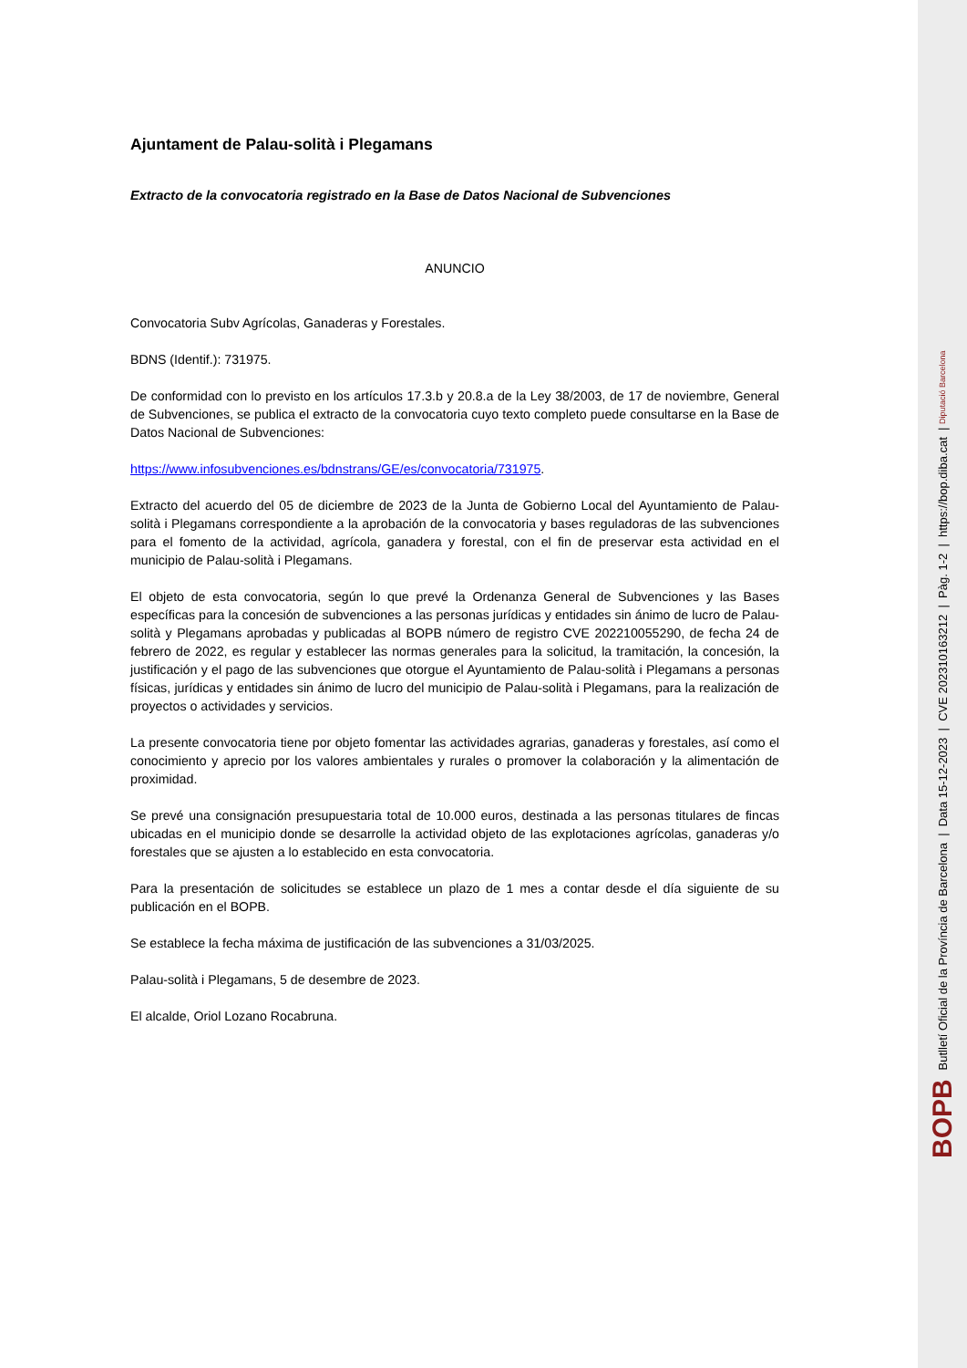Ajuntament de Palau-solità i Plegamans
Extracto de la convocatoria registrado en la Base de Datos Nacional de Subvenciones
ANUNCIO
Convocatoria Subv Agrícolas, Ganaderas y Forestales.
BDNS (Identif.): 731975.
De conformidad con lo previsto en los artículos 17.3.b y 20.8.a de la Ley 38/2003, de 17 de noviembre, General de Subvenciones, se publica el extracto de la convocatoria cuyo texto completo puede consultarse en la Base de Datos Nacional de Subvenciones:
https://www.infosubvenciones.es/bdnstrans/GE/es/convocatoria/731975.
Extracto del acuerdo del 05 de diciembre de 2023 de la Junta de Gobierno Local del Ayuntamiento de Palau-solità i Plegamans correspondiente a la aprobación de la convocatoria y bases reguladoras de las subvenciones para el fomento de la actividad, agrícola, ganadera y forestal, con el fin de preservar esta actividad en el municipio de Palau-solità i Plegamans.
El objeto de esta convocatoria, según lo que prevé la Ordenanza General de Subvenciones y las Bases específicas para la concesión de subvenciones a las personas jurídicas y entidades sin ánimo de lucro de Palau-solità y Plegamans aprobadas y publicadas al BOPB número de registro CVE 202210055290, de fecha 24 de febrero de 2022, es regular y establecer las normas generales para la solicitud, la tramitación, la concesión, la justificación y el pago de las subvenciones que otorgue el Ayuntamiento de Palau-solità i Plegamans a personas físicas, jurídicas y entidades sin ánimo de lucro del municipio de Palau-solità i Plegamans, para la realización de proyectos o actividades y servicios.
La presente convocatoria tiene por objeto fomentar las actividades agrarias, ganaderas y forestales, así como el conocimiento y aprecio por los valores ambientales y rurales o promover la colaboración y la alimentación de proximidad.
Se prevé una consignación presupuestaria total de 10.000 euros, destinada a las personas titulares de fincas ubicadas en el municipio donde se desarrolle la actividad objeto de las explotaciones agrícolas, ganaderas y/o forestales que se ajusten a lo establecido en esta convocatoria.
Para la presentación de solicitudes se establece un plazo de 1 mes a contar desde el día siguiente de su publicación en el BOPB.
Se establece la fecha máxima de justificación de las subvenciones a 31/03/2025.
Palau-solità i Plegamans, 5 de desembre de 2023.
El alcalde, Oriol Lozano Rocabruna.
BOPB Butlletí Oficial de la Província de Barcelona | Data 15-12-2023 | CVE 202310163212 | Pàg. 1-2 | https://bop.diba.cat | Diputació Barcelona